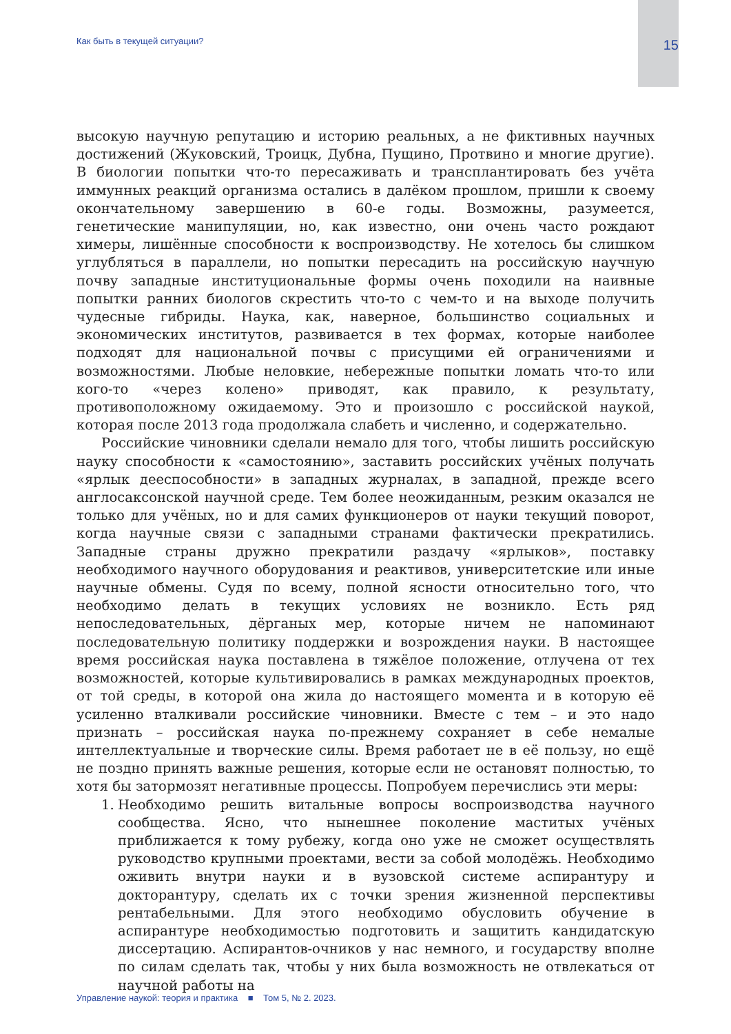Как быть в текущей ситуации?
15
высокую научную репутацию и историю реальных, а не фиктивных научных достижений (Жуковский, Троицк, Дубна, Пущино, Протвино и многие другие). В биологии попытки что-то пересаживать и трансплантировать без учёта иммунных реакций организма остались в далёком прошлом, пришли к своему окончательному завершению в 60-е годы. Возможны, разумеется, генетические манипуляции, но, как известно, они очень часто рождают химеры, лишённые способности к воспроизводству. Не хотелось бы слишком углубляться в параллели, но попытки пересадить на российскую научную почву западные институциональные формы очень походили на наивные попытки ранних биологов скрестить что-то с чем-то и на выходе получить чудесные гибриды. Наука, как, наверное, большинство социальных и экономических институтов, развивается в тех формах, которые наиболее подходят для национальной почвы с присущими ей ограничениями и возможностями. Любые неловкие, небережные попытки ломать что-то или кого-то «через колено» приводят, как правило, к результату, противоположному ожидаемому. Это и произошло с российской наукой, которая после 2013 года продолжала слабеть и численно, и содержательно.
Российские чиновники сделали немало для того, чтобы лишить российскую науку способности к «самостоянию», заставить российских учёных получать «ярлык дееспособности» в западных журналах, в западной, прежде всего англосаксонской научной среде. Тем более неожиданным, резким оказался не только для учёных, но и для самих функционеров от науки текущий поворот, когда научные связи с западными странами фактически прекратились. Западные страны дружно прекратили раздачу «ярлыков», поставку необходимого научного оборудования и реактивов, университетские или иные научные обмены. Судя по всему, полной ясности относительно того, что необходимо делать в текущих условиях не возникло. Есть ряд непоследовательных, дёрганых мер, которые ничем не напоминают последовательную политику поддержки и возрождения науки. В настоящее время российская наука поставлена в тяжёлое положение, отлучена от тех возможностей, которые культивировались в рамках международных проектов, от той среды, в которой она жила до настоящего момента и в которую её усиленно вталкивали российские чиновники. Вместе с тем – и это надо признать – российская наука по-прежнему сохраняет в себе немалые интеллектуальные и творческие силы. Время работает не в её пользу, но ещё не поздно принять важные решения, которые если не остановят полностью, то хотя бы затормозят негативные процессы. Попробуем перечислись эти меры:
1. Необходимо решить витальные вопросы воспроизводства научного сообщества. Ясно, что нынешнее поколение маститых учёных приближается к тому рубежу, когда оно уже не сможет осуществлять руководство крупными проектами, вести за собой молодёжь. Необходимо оживить внутри науки и в вузовской системе аспирантуру и докторантуру, сделать их с точки зрения жизненной перспективы рентабельными. Для этого необходимо обусловить обучение в аспирантуре необходимостью подготовить и защитить кандидатскую диссертацию. Аспирантов-очников у нас немного, и государству вполне по силам сделать так, чтобы у них была возможность не отвлекаться от научной работы на
Управление наукой: теория и практика ■ Том 5, № 2. 2023.